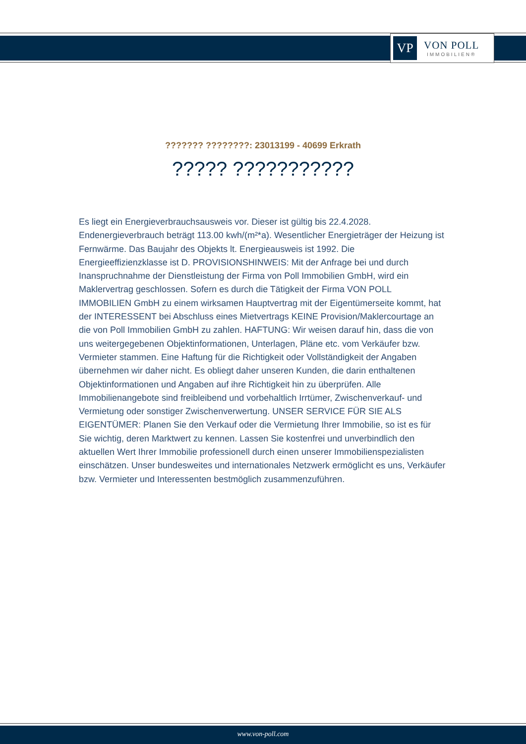VP
VON POLL
IMMOBILIEN®
??????? ????????: 23013199 - 40699 Erkrath
????? ???????????
Es liegt ein Energieverbrauchsausweis vor. Dieser ist gültig bis 22.4.2028. Endenergieverbrauch beträgt 113.00 kwh/(m²*a). Wesentlicher Energieträger der Heizung ist Fernwärme. Das Baujahr des Objekts lt. Energieausweis ist 1992. Die Energieeffizienzklasse ist D. PROVISIONSHINWEIS: Mit der Anfrage bei und durch Inanspruchnahme der Dienstleistung der Firma von Poll Immobilien GmbH, wird ein Maklervertrag geschlossen. Sofern es durch die Tätigkeit der Firma VON POLL IMMOBILIEN GmbH zu einem wirksamen Hauptvertrag mit der Eigentümerseite kommt, hat der INTERESSENT bei Abschluss eines Mietvertrags KEINE Provision/Maklercourtage an die von Poll Immobilien GmbH zu zahlen. HAFTUNG: Wir weisen darauf hin, dass die von uns weitergegebenen Objektinformationen, Unterlagen, Pläne etc. vom Verkäufer bzw. Vermieter stammen. Eine Haftung für die Richtigkeit oder Vollständigkeit der Angaben übernehmen wir daher nicht. Es obliegt daher unseren Kunden, die darin enthaltenen Objektinformationen und Angaben auf ihre Richtigkeit hin zu überprüfen. Alle Immobilienangebote sind freibleibend und vorbehaltlich Irrtümer, Zwischenverkauf- und Vermietung oder sonstiger Zwischenverwertung. UNSER SERVICE FÜR SIE ALS EIGENTÜMER: Planen Sie den Verkauf oder die Vermietung Ihrer Immobilie, so ist es für Sie wichtig, deren Marktwert zu kennen. Lassen Sie kostenfrei und unverbindlich den aktuellen Wert Ihrer Immobilie professionell durch einen unserer Immobilienspezialisten einschätzen. Unser bundesweites und internationales Netzwerk ermöglicht es uns, Verkäufer bzw. Vermieter und Interessenten bestmöglich zusammenzuführen.
www.von-poll.com